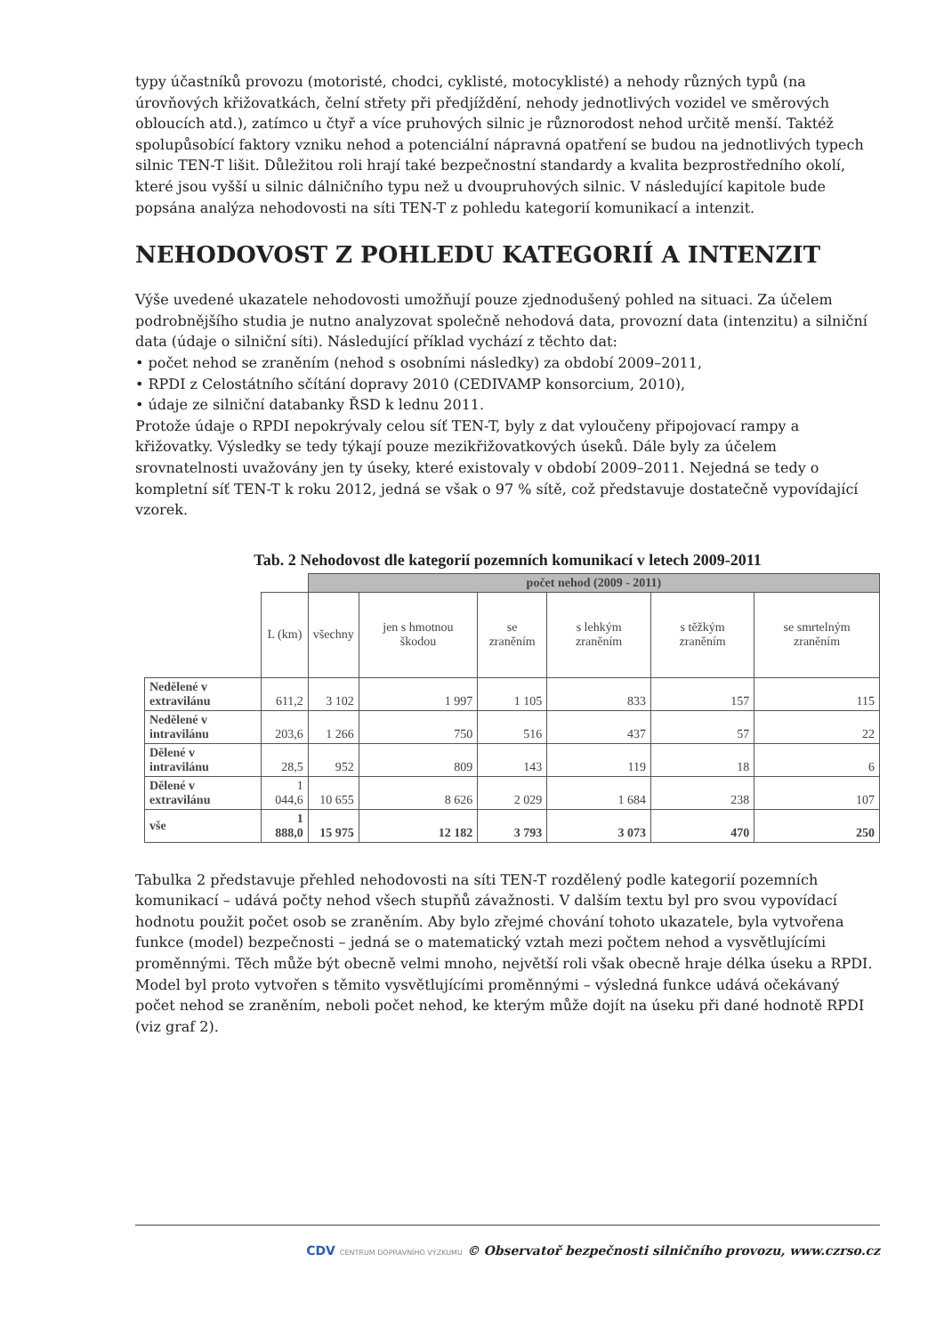typy účastníků provozu (motoristé, chodci, cyklisté, motocyklisté) a nehody různých typů (na úrovňových křižovatkách, čelní střety při předjíždění, nehody jednotlivých vozidel ve směrových obloucích atd.), zatímco u čtyř a více pruhových silnic je různorodost nehod určitě menší. Taktéž spolupůsobící faktory vzniku nehod a potenciální nápravná opatření se budou na jednotlivých typech silnic TEN-T lišit. Důležitou roli hrají také bezpečnostní standardy a kvalita bezprostředního okolí, které jsou vyšší u silnic dálničního typu než u dvoupruhových silnic. V následující kapitole bude popsána analýza nehodovosti na síti TEN-T z pohledu kategorií komunikací a intenzit.
NEHODOVOST Z POHLEDU KATEGORIÍ A INTENZIT
Výše uvedené ukazatele nehodovosti umožňují pouze zjednodušený pohled na situaci. Za účelem podrobnějšího studia je nutno analyzovat společně nehodová data, provozní data (intenzitu) a silniční data (údaje o silniční síti). Následující příklad vychází z těchto dat:
• počet nehod se zraněním (nehod s osobními následky) za období 2009–2011,
• RPDI z Celostátního sčítání dopravy 2010 (CEDIVAMP konsorcium, 2010),
• údaje ze silniční databanky ŘSD k lednu 2011.
Protože údaje o RPDI nepokrývaly celou síť TEN-T, byly z dat vyloučeny připojovací rampy a křižovatky. Výsledky se tedy týkají pouze mezikřižovatkových úseků. Dále byly za účelem srovnatelnosti uvažovány jen ty úseky, které existovaly v období 2009–2011. Nejedná se tedy o kompletní síť TEN-T k roku 2012, jedná se však o 97 % sítě, což představuje dostatečně vypovídající vzorek.
Tab. 2 Nehodovost dle kategorií pozemních komunikací v letech 2009-2011
| | | počet nehod (2009 - 2011) | | | | | |
| --- | --- | --- | --- | --- | --- | --- | --- |
| | L (km) | všechny | jen s hmotnou škodou | se zraněním | s lehkým zraněním | s těžkým zraněním | se smrtelným zraněním |
| Nedělené v extravilánu | 611,2 | 3 102 | 1 997 | 1 105 | 833 | 157 | 115 |
| Nedělené v intravilánu | 203,6 | 1 266 | 750 | 516 | 437 | 57 | 22 |
| Dělené v intravilánu | 28,5 | 952 | 809 | 143 | 119 | 18 | 6 |
| Dělené v extravilánu | 1 044,6 | 10 655 | 8 626 | 2 029 | 1 684 | 238 | 107 |
| vše | 1 888,0 | 15 975 | 12 182 | 3 793 | 3 073 | 470 | 250 |
Tabulka 2 představuje přehled nehodovosti na síti TEN-T rozdělený podle kategorií pozemních komunikací – udává počty nehod všech stupňů závažnosti. V dalším textu byl pro svou vypovídací hodnotu použit počet osob se zraněním. Aby bylo zřejmé chování tohoto ukazatele, byla vytvořena funkce (model) bezpečnosti – jedná se o matematický vztah mezi počtem nehod a vysvětlujícími proměnnými. Těch může být obecně velmi mnoho, největší roli však obecně hraje délka úseku a RPDI. Model byl proto vytvořen s těmito vysvětlujícími proměnnými – výsledná funkce udává očekávaný počet nehod se zraněním, neboli počet nehod, ke kterým může dojít na úseku při dané hodnotě RPDI (viz graf 2).
CDV CENTRUM DOPRAVNÍHO VÝZKUMU © Observatoř bezpečnosti silničního provozu, www.czrso.cz